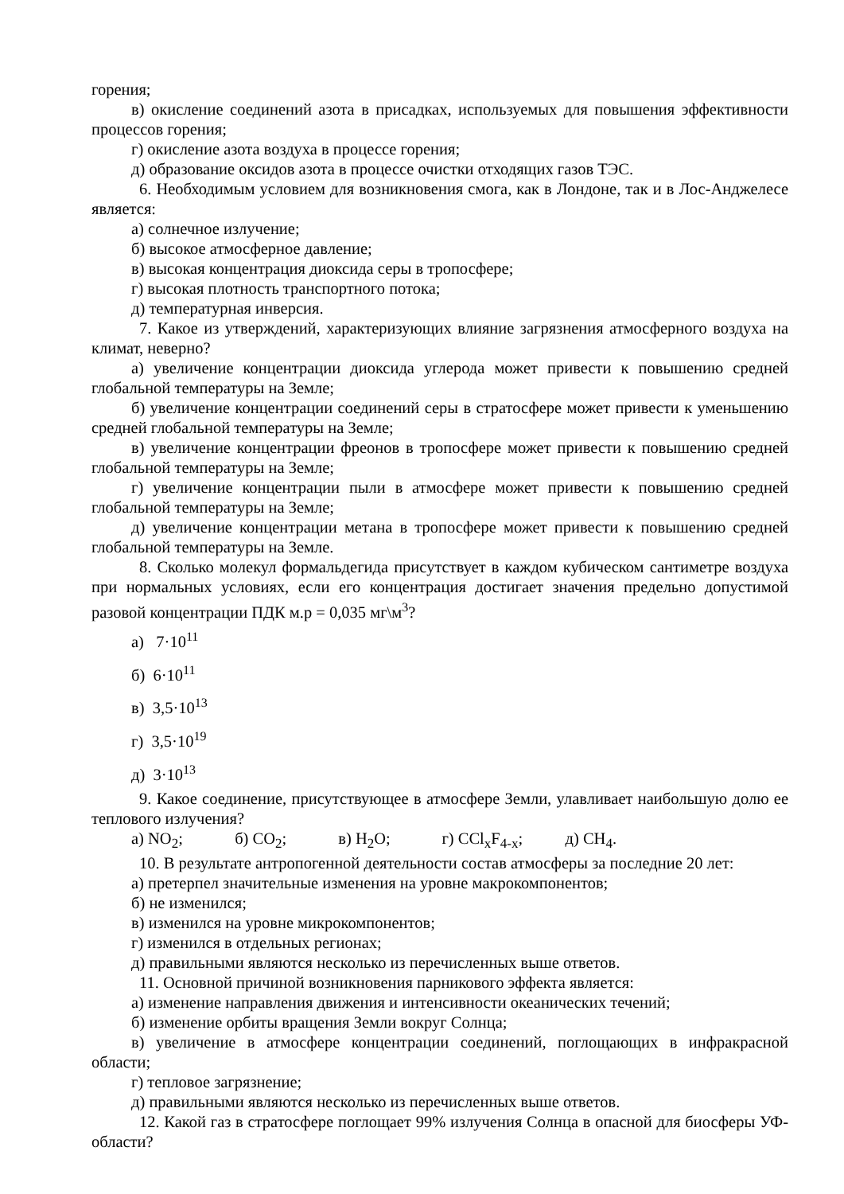горения;
в) окисление соединений азота в присадках, используемых для повышения эффективности процессов горения;
г) окисление азота воздуха в процессе горения;
д) образование оксидов азота в процессе очистки отходящих газов ТЭС.
6. Необходимым условием для возникновения смога, как в Лондоне, так и в Лос-Анджелесе является:
а) солнечное излучение;
б) высокое атмосферное давление;
в) высокая концентрация диоксида серы в тропосфере;
г) высокая плотность транспортного потока;
д) температурная инверсия.
7. Какое из утверждений, характеризующих влияние загрязнения атмосферного воздуха на климат, неверно?
а) увеличение концентрации диоксида углерода может привести к повышению средней глобальной температуры на Земле;
б) увеличение концентрации соединений серы в стратосфере может привести к уменьшению средней глобальной температуры на Земле;
в) увеличение концентрации фреонов в тропосфере может привести к повышению средней глобальной температуры на Земле;
г) увеличение концентрации пыли в атмосфере может привести к повышению средней глобальной температуры на Земле;
д) увеличение концентрации метана в тропосфере может привести к повышению средней глобальной температуры на Земле.
8. Сколько молекул формальдегида присутствует в каждом кубическом сантиметре воздуха при нормальных условиях, если его концентрация достигает значения предельно допустимой разовой концентрации ПДК м.р = 0,035 мг\м<sup>3</sup>?
а) 7·10<sup>11</sup>
б) 6·10<sup>11</sup>
в) 3,5·10<sup>13</sup>
г) 3,5·10<sup>19</sup>
д) 3·10<sup>13</sup>
9. Какое соединение, присутствующее в атмосфере Земли, улавливает наибольшую долю ее теплового излучения?
а) NO<sub>2</sub>; б) CO<sub>2</sub>; в) H<sub>2</sub>O; г) CCl<sub>x</sub>F<sub>4-x</sub>; д) CH<sub>4</sub>.
10. В результате антропогенной деятельности состав атмосферы за последние 20 лет:
а) претерпел значительные изменения на уровне макрокомпонентов;
б) не изменился;
в) изменился на уровне микрокомпонентов;
г) изменился в отдельных регионах;
д) правильными являются несколько из перечисленных выше ответов.
11. Основной причиной возникновения парникового эффекта является:
а) изменение направления движения и интенсивности океанических течений;
б) изменение орбиты вращения Земли вокруг Солнца;
в) увеличение в атмосфере концентрации соединений, поглощающих в инфракрасной области;
г) тепловое загрязнение;
д) правильными являются несколько из перечисленных выше ответов.
12. Какой газ в стратосфере поглощает 99% излучения Солнца в опасной для биосферы УФ-области?